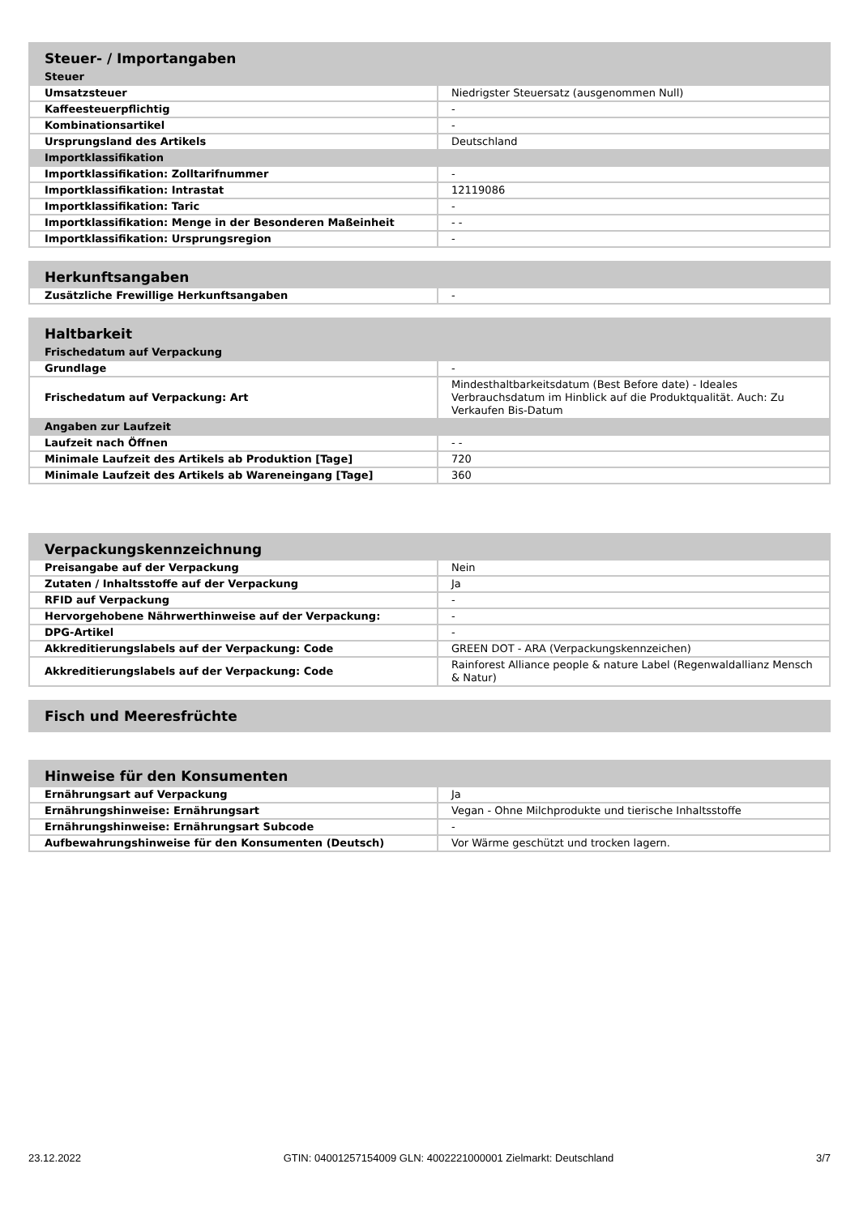| Steuer- / Importangaben | |
| Steuer | |
| Umsatzsteuer | Niedrigster Steuersatz (ausgenommen Null) |
| Kaffeesteuerpflichtig | - |
| Kombinationsartikel | - |
| Ursprungsland des Artikels | Deutschland |
| Importklassifikation | |
| Importklassifikation: Zolltarifnummer | - |
| Importklassifikation: Intrastat | 12119086 |
| Importklassifikation: Taric | - |
| Importklassifikation: Menge in der Besonderen Maßeinheit | - - |
| Importklassifikation: Ursprungsregion | - |
| Herkunftsangaben | |
| Zusätzliche Frewillige Herkunftsangaben | - |
| Haltbarkeit | |
| Frischedatum auf Verpackung | |
| Grundlage | - |
| Frischedatum auf Verpackung: Art | Mindesthaltbarkeitsdatum (Best Before date) - Ideales Verbrauchsdatum im Hinblick auf die Produktqualität. Auch: Zu Verkaufen Bis-Datum |
| Angaben zur Laufzeit | |
| Laufzeit nach Öffnen | - - |
| Minimale Laufzeit des Artikels ab Produktion [Tage] | 720 |
| Minimale Laufzeit des Artikels ab Wareneingang [Tage] | 360 |
| Verpackungskennzeichnung | |
| Preisangabe auf der Verpackung | Nein |
| Zutaten / Inhaltsstoffe auf der Verpackung | Ja |
| RFID auf Verpackung | - |
| Hervorgehobene Nährwerthinweise auf der Verpackung: | - |
| DPG-Artikel | - |
| Akkreditierungslabels auf der Verpackung: Code | GREEN DOT - ARA (Verpackungskennzeichen) |
| Akkreditierungslabels auf der Verpackung: Code | Rainforest Alliance people & nature Label (Regenwaldallianz Mensch & Natur) |
| Fisch und Meeresfrüchte |
| Hinweise für den Konsumenten | |
| Ernährungsart auf Verpackung | Ja |
| Ernährungshinweise: Ernährungsart | Vegan - Ohne Milchprodukte und tierische Inhaltsstoffe |
| Ernährungshinweise: Ernährungsart Subcode | - |
| Aufbewahrungshinweise für den Konsumenten (Deutsch) | Vor Wärme geschützt und trocken lagern. |
23.12.2022 GTIN: 04001257154009 GLN: 4002221000001 Zielmarkt: Deutschland 3/7